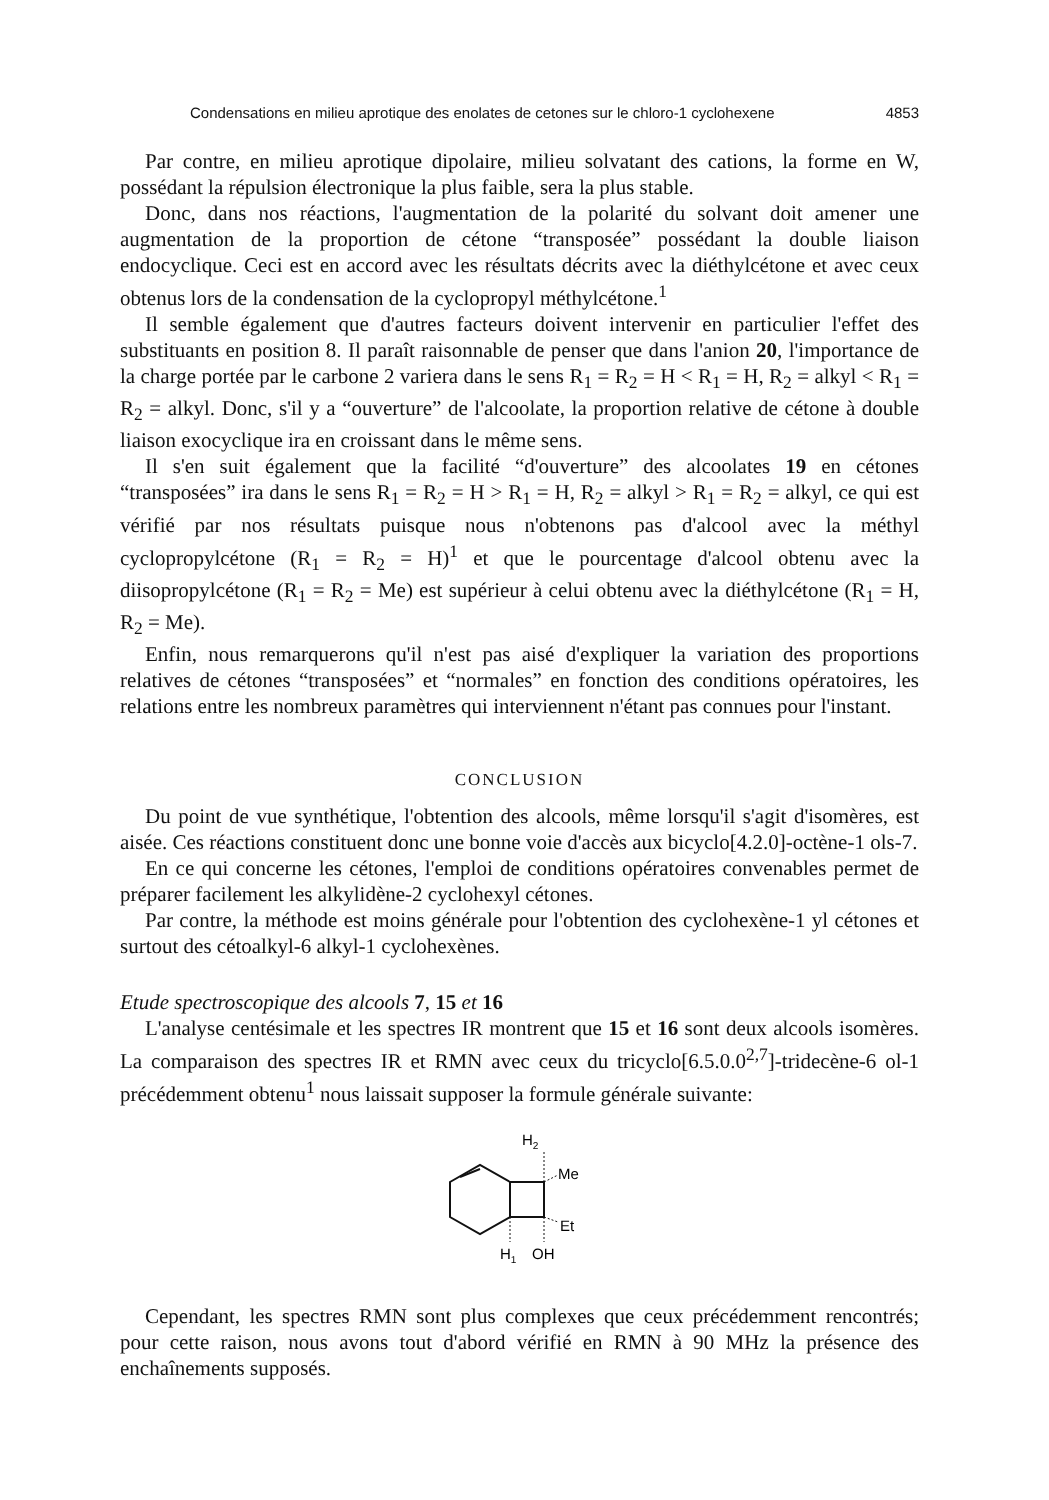Condensations en milieu aprotique des enolates de cetones sur le chloro-1 cyclohexene 4853
Par contre, en milieu aprotique dipolaire, milieu solvatant des cations, la forme en W, possédant la répulsion électronique la plus faible, sera la plus stable.
Donc, dans nos réactions, l'augmentation de la polarité du solvant doit amener une augmentation de la proportion de cétone “transposée” possédant la double liaison endocyclique. Ceci est en accord avec les résultats décrits avec la diéthylcétone et avec ceux obtenus lors de la condensation de la cyclopropyl méthylcétone.<sup>1</sup>
Il semble également que d'autres facteurs doivent intervenir en particulier l'effet des substituants en position 8. Il paraît raisonnable de penser que dans l'anion 20, l'importance de la charge portée par le carbone 2 variera dans le sens R<sub>1</sub> = R<sub>2</sub> = H < R<sub>1</sub> = H, R<sub>2</sub> = alkyl < R<sub>1</sub> = R<sub>2</sub> = alkyl. Donc, s'il y a “ouverture” de l'alcoolate, la proportion relative de cétone à double liaison exocyclique ira en croissant dans le même sens.
Il s'en suit également que la facilité “d'ouverture” des alcoolates 19 en cétones “transposées” ira dans le sens R<sub>1</sub> = R<sub>2</sub> = H > R<sub>1</sub> = H, R<sub>2</sub> = alkyl > R<sub>1</sub> = R<sub>2</sub> = alkyl, ce qui est vérifié par nos résultats puisque nous n'obtenons pas d'alcool avec la méthyl cyclopropylcétone (R<sub>1</sub> = R<sub>2</sub> = H)<sup>1</sup> et que le pourcentage d'alcool obtenu avec la diisopropylcétone (R<sub>1</sub> = R<sub>2</sub> = Me) est supérieur à celui obtenu avec la diéthylcétone (R<sub>1</sub> = H, R<sub>2</sub> = Me).
Enfin, nous remarquerons qu'il n'est pas aisé d'expliquer la variation des proportions relatives de cétones “transposées” et “normales” en fonction des conditions opératoires, les relations entre les nombreux paramètres qui interviennent n'étant pas connues pour l'instant.
CONCLUSION
Du point de vue synthétique, l'obtention des alcools, même lorsqu'il s'agit d'isomères, est aisée. Ces réactions constituent donc une bonne voie d'accès aux bicyclo[4.2.0]-octène-1 ols-7.
En ce qui concerne les cétones, l'emploi de conditions opératoires convenables permet de préparer facilement les alkylidène-2 cyclohexyl cétones.
Par contre, la méthode est moins générale pour l'obtention des cyclohexène-1 yl cétones et surtout des cétoalkyl-6 alkyl-1 cyclohexènes.
Etude spectroscopique des alcools 7, 15 et 16
L'analyse centésimale et les spectres IR montrent que 15 et 16 sont deux alcools isomères. La comparaison des spectres IR et RMN avec ceux du tricyclo[6.5.0.0<sup>2,7</sup>]-tridecène-6 ol-1 précédemment obtenu<sup>1</sup> nous laissait supposer la formule générale suivante:
H2
Me
Et
H1
OH
Cependant, les spectres RMN sont plus complexes que ceux précédemment rencontrés; pour cette raison, nous avons tout d'abord vérifié en RMN à 90 MHz la présence des enchaînements supposés.